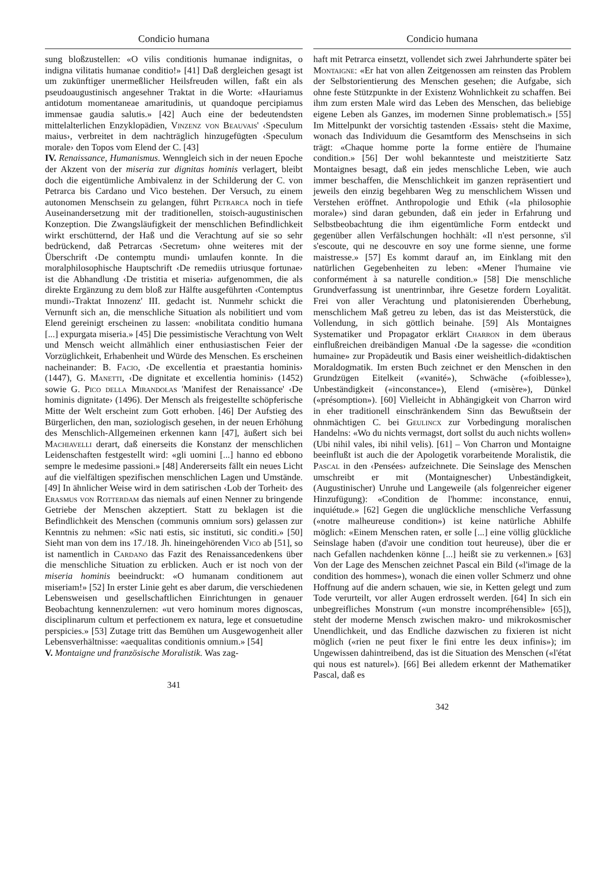Condicio humana
sung bloßzustellen: «O vilis conditionis humanae indignitas, o indigna vilitatis humanae conditio!» [41] Daß dergleichen gesagt ist um zukünftiger unermeßlicher Heilsfreuden willen, faßt ein als pseudoaugustinisch angesehner Traktat in die Worte: «Hauriamus antidotum momentaneae amaritudinis, ut quandoque percipiamus immensae gaudia salutis.» [42] Auch eine der bedeutendsten mittelalterlichen Enzyklopädien, Vinzenz von Beauvais' ‹Speculum maius›, verbreitet in dem nachträglich hinzugefügten ‹Speculum morale› den Topos vom Elend der C. [43]
IV. Renaissance, Humanismus. Wenngleich sich in der neuen Epoche der Akzent von der miseria zur dignitas hominis verlagert, bleibt doch die eigentümliche Ambivalenz in der Schilderung der C. von Petrarca bis Cardano und Vico bestehen. Der Versuch, zu einem autonomen Menschsein zu gelangen, führt Petrarca noch in tiefe Auseinandersetzung mit der traditionellen, stoisch-augustinischen Konzeption. Die Zwangsläufigkeit der menschlichen Befindlichkeit wirkt erschütternd, der Haß und die Verachtung auf sie so sehr bedrückend, daß Petrarcas ‹Secretum› ohne weiteres mit der Überschrift ‹De contemptu mundi› umlaufen konnte. In die moralphilosophische Hauptschrift ‹De remediis utriusque fortunae› ist die Abhandlung ‹De tristitia et miseria› aufgenommen, die als direkte Ergänzung zu dem bloß zur Hälfte ausgeführten ‹Contemptus mundi›-Traktat Innozenz' III. gedacht ist. Nunmehr schickt die Vernunft sich an, die menschliche Situation als nobilitiert und vom Elend gereinigt erscheinen zu lassen: «nobilitata conditio humana [...] expurgata miseria.» [45] Die pessimistische Verachtung von Welt und Mensch weicht allmählich einer enthusiastischen Feier der Vorzüglichkeit, Erhabenheit und Würde des Menschen. Es erscheinen nacheinander: B. Facio, ‹De excellentia et praestantia hominis› (1447), G. Manetti, ‹De dignitate et excellentia hominis› (1452) sowie G. Pico della Mirandolas 'Manifest der Renaissance' ‹De hominis dignitate› (1496). Der Mensch als freigestellte schöpferische Mitte der Welt erscheint zum Gott erhoben. [46] Der Aufstieg des Bürgerlichen, den man, soziologisch gesehen, in der neuen Erhöhung des Menschlich-Allgemeinen erkennen kann [47], äußert sich bei Machiavelli derart, daß einerseits die Konstanz der menschlichen Leidenschaften festgestellt wird: «gli uomini [...] hanno ed ebbono sempre le medesime passioni.» [48] Andererseits fällt ein neues Licht auf die vielfältigen spezifischen menschlichen Lagen und Umstände. [49] In ähnlicher Weise wird in dem satirischen ‹Lob der Torheit› des Erasmus von Rotterdam das niemals auf einen Nenner zu bringende Getriebe der Menschen akzeptiert. Statt zu beklagen ist die Befindlichkeit des Menschen (communis omnium sors) gelassen zur Kenntnis zu nehmen: «Sic nati estis, sic instituti, sic conditi.» [50] Sieht man von dem ins 17./18. Jh. hineingehörenden Vico ab [51], so ist namentlich in Cardano das Fazit des Renaissancedenkens über die menschliche Situation zu erblicken. Auch er ist noch von der miseria hominis beeindruckt: «O humanam conditionem aut miseriam!» [52] In erster Linie geht es aber darum, die verschiedenen Lebensweisen und gesellschaftlichen Einrichtungen in genauer Beobachtung kennenzulernen: «ut vero hominum mores dignoscas, disciplinarum cultum et perfectionem ex natura, lege et consuetudine perspicies.» [53] Zutage tritt das Bemühen um Ausgewogenheit aller Lebensverhältnisse: «aequalitas conditionis omnium.» [54]
V. Montaigne und französische Moralistik. Was zag-
341
Condicio humana
haft mit Petrarca einsetzt, vollendet sich zwei Jahrhunderte später bei Montaigne: «Er hat von allen Zeitgenossen am reinsten das Problem der Selbstorientierung des Menschen gesehen; die Aufgabe, sich ohne feste Stützpunkte in der Existenz Wohnlichkeit zu schaffen. Bei ihm zum ersten Male wird das Leben des Menschen, das beliebige eigene Leben als Ganzes, im modernen Sinne problematisch.» [55] Im Mittelpunkt der vorsichtig tastenden ‹Essais› steht die Maxime, wonach das Individuum die Gesamtform des Menschseins in sich trägt: «Chaque homme porte la forme entière de l'humaine condition.» [56] Der wohl bekannteste und meistzitierte Satz Montaignes besagt, daß ein jedes menschliche Leben, wie auch immer beschaffen, die Menschlichkeit im ganzen repräsentiert und jeweils den einzig begehbaren Weg zu menschlichem Wissen und Verstehen eröffnet. Anthropologie und Ethik («la philosophie morale») sind daran gebunden, daß ein jeder in Erfahrung und Selbstbeobachtung die ihm eigentümliche Form entdeckt und gegenüber allen Verfälschungen hochhält: «Il n'est personne, s'il s'escoute, qui ne descouvre en soy une forme sienne, une forme maistresse.» [57] Es kommt darauf an, im Einklang mit den natürlichen Gegebenheiten zu leben: «Mener l'humaine vie conformément à sa naturelle condition.» [58] Die menschliche Grundverfassung ist unentrinnbar, ihre Gesetze fordern Loyalität. Frei von aller Verachtung und platonisierenden Überhebung, menschlichem Maß getreu zu leben, das ist das Meisterstück, die Vollendung, in sich göttlich beinahe. [59] Als Montaignes Systematiker und Propagator erklärt Charron in dem überaus einflußreichen dreibändigen Manual ‹De la sagesse› die «condition humaine» zur Propädeutik und Basis einer weisheitlich-didaktischen Moraldogmatik. Im ersten Buch zeichnet er den Menschen in den Grundzügen Eitelkeit («vanité»), Schwäche («foiblesse»), Unbeständigkeit («inconstance»), Elend («misère»), Dünkel («présomption»). [60] Vielleicht in Abhängigkeit von Charron wird in eher traditionell einschränkendem Sinn das Bewußtsein der ohnmächtigen C. bei Geulincx zur Vorbedingung moralischen Handelns: «Wo du nichts vermagst, dort sollst du auch nichts wollen» (Ubi nihil vales, ibi nihil velis). [61] – Von Charron und Montaigne beeinflußt ist auch die der Apologetik vorarbeitende Moralistik, die Pascal in den ‹Pensées› aufzeichnete. Die Seinslage des Menschen umschreibt er mit (Montaignescher) Unbeständigkeit, (Augustinischer) Unruhe und Langeweile (als folgenreicher eigener Hinzufügung): «Condition de l'homme: inconstance, ennui, inquiétude.» [62] Gegen die unglückliche menschliche Verfassung («notre malheureuse condition») ist keine natürliche Abhilfe möglich: «Einem Menschen raten, er solle [...] eine völlig glückliche Seinslage haben (d'avoir une condition tout heureuse), über die er nach Gefallen nachdenken könne [...] heißt sie zu verkennen.» [63] Von der Lage des Menschen zeichnet Pascal ein Bild («l'image de la condition des hommes»), wonach die einen voller Schmerz und ohne Hoffnung auf die andern schauen, wie sie, in Ketten gelegt und zum Tode verurteilt, vor aller Augen erdrosselt werden. [64] In sich ein unbegreifliches Monstrum («un monstre incompréhensible» [65]), steht der moderne Mensch zwischen makro- und mikrokosmischer Unendlichkeit, und das Endliche dazwischen zu fixieren ist nicht möglich («rien ne peut fixer le fini entre les deux infinis»); im Ungewissen dahintreibend, das ist die Situation des Menschen («l'état qui nous est naturel»). [66] Bei alledem erkennt der Mathematiker Pascal, daß es
342